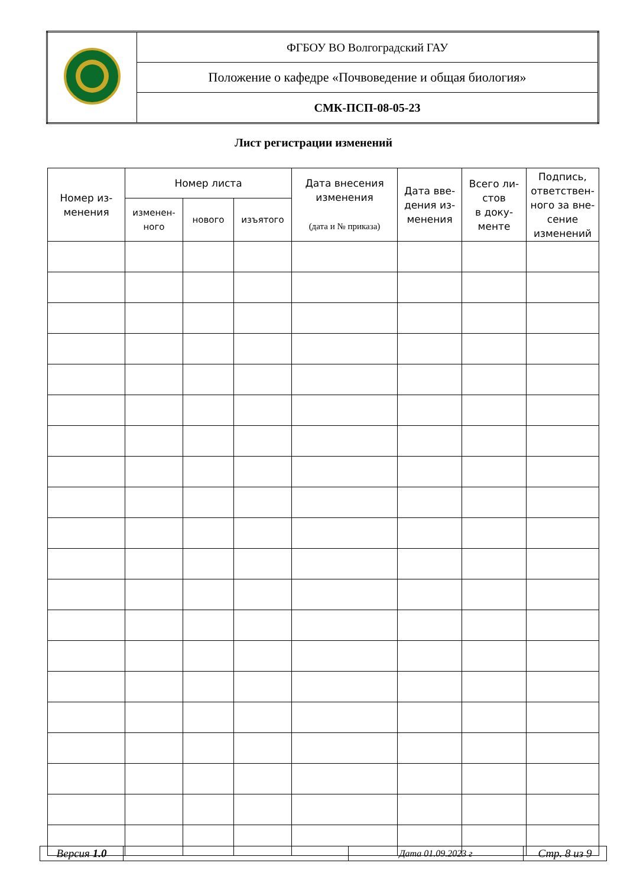| | ФГБОУ ВО Волгоградский ГАУ |
| | Положение о кафедре «Почвоведение и общая биология» |
| | СМК-ПСП-08-05-23 |
Лист регистрации изменений
| Номер из- менения | Номер листа | | | Дата внесения изменения (дата и № приказа) | Дата вве- дения из- менения | Всего ли- стов в доку- менте | Подпись, ответствен- ного за вне- сение изменений |
| --- | --- | --- | --- | --- | --- | --- | --- |
| | изменен- ного | нового | изъятого | | | | |
| Версия 1.0 | | Дата 01.09.2023 г | Стр. 8 из 9 |